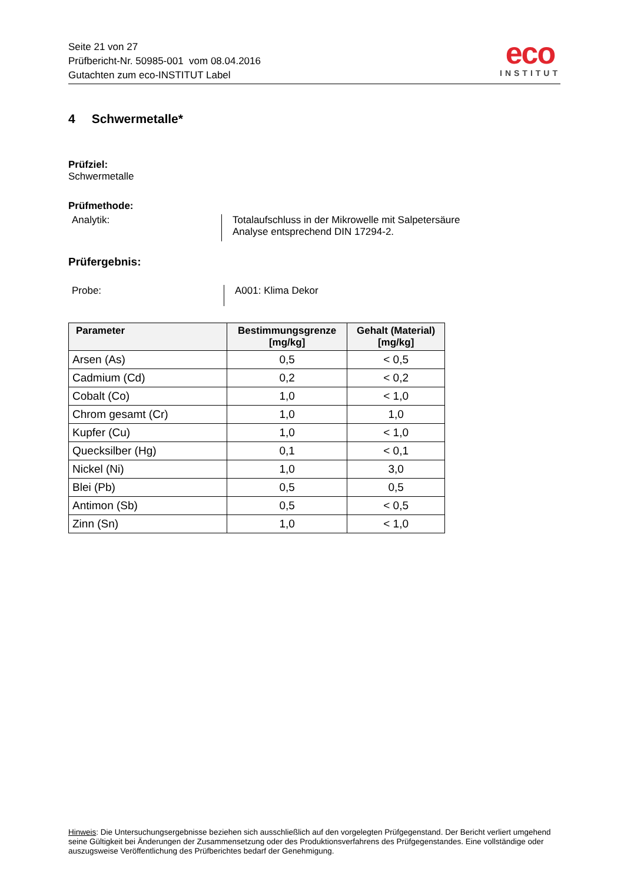Seite 21 von 27
Prüfbericht-Nr. 50985-001 vom 08.04.2016
Gutachten zum eco-INSTITUT Label
eco
INSTITUT
4 Schwermetalle*
Prüfziel:
Schwermetalle
Prüfmethode:
Analytik: Totalaufschluss in der Mikrowelle mit Salpetersäure
Analyse entsprechend DIN 17294-2.
Prüfergebnis:
Probe: A001: Klima Dekor
| Parameter | Bestimmungsgrenze [mg/kg] | Gehalt (Material) [mg/kg] |
| --- | --- | --- |
| Arsen (As) | 0,5 | < 0,5 |
| Cadmium (Cd) | 0,2 | < 0,2 |
| Cobalt (Co) | 1,0 | < 1,0 |
| Chrom gesamt (Cr) | 1,0 | 1,0 |
| Kupfer (Cu) | 1,0 | < 1,0 |
| Quecksilber (Hg) | 0,1 | < 0,1 |
| Nickel (Ni) | 1,0 | 3,0 |
| Blei (Pb) | 0,5 | 0,5 |
| Antimon (Sb) | 0,5 | < 0,5 |
| Zinn (Sn) | 1,0 | < 1,0 |
Hinweis: Die Untersuchungsergebnisse beziehen sich ausschließlich auf den vorgelegten Prüfgegenstand. Der Bericht verliert umgehend seine Gültigkeit bei Änderungen der Zusammensetzung oder des Produktionsverfahrens des Prüfgegenstandes. Eine vollständige oder auszugsweise Veröffentlichung des Prüfberichtes bedarf der Genehmigung.